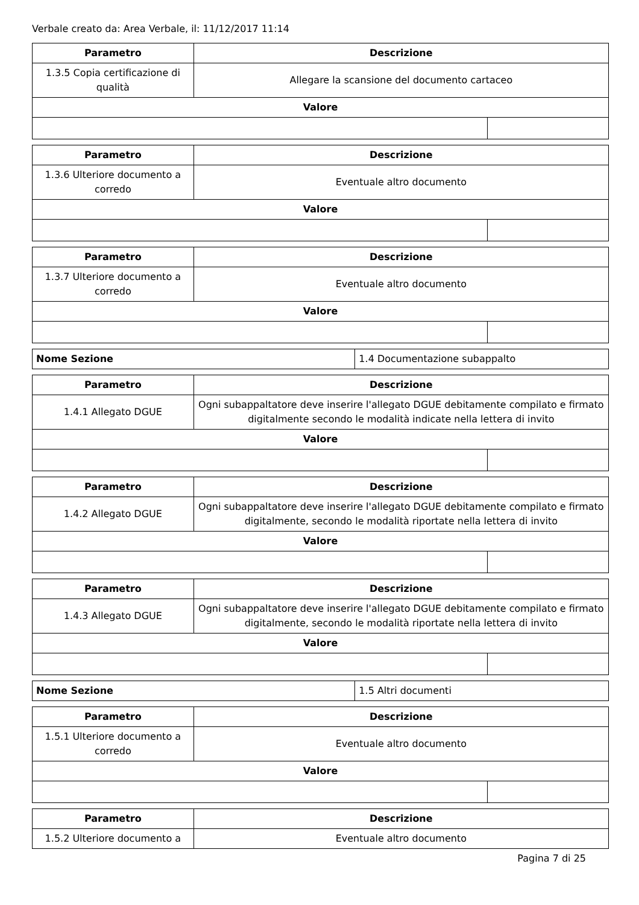Verbale creato da: Area Verbale, il: 11/12/2017 11:14
| Parametro | Descrizione | |
| --- | --- | --- |
| 1.3.5 Copia certificazione di qualità | Allegare la scansione del documento cartaceo | |
| Valore | | |
| Parametro | Descrizione | |
| --- | --- | --- |
| 1.3.6 Ulteriore documento a corredo | Eventuale altro documento | |
| Valore | | |
| Parametro | Descrizione | |
| --- | --- | --- |
| 1.3.7 Ulteriore documento a corredo | Eventuale altro documento | |
| Valore | | |
| Nome Sezione | 1.4 Documentazione subappalto |
| Parametro | Descrizione | |
| --- | --- | --- |
| 1.4.1 Allegato DGUE | Ogni subappaltatore deve inserire l'allegato DGUE debitamente compilato e firmato digitalmente secondo le modalità indicate nella lettera di invito | |
| Valore | | |
| Parametro | Descrizione | |
| --- | --- | --- |
| 1.4.2 Allegato DGUE | Ogni subappaltatore deve inserire l'allegato DGUE debitamente compilato e firmato digitalmente, secondo le modalità riportate nella lettera di invito | |
| Valore | | |
| Parametro | Descrizione | |
| --- | --- | --- |
| 1.4.3 Allegato DGUE | Ogni subappaltatore deve inserire l'allegato DGUE debitamente compilato e firmato digitalmente, secondo le modalità riportate nella lettera di invito | |
| Valore | | |
| Nome Sezione | 1.5 Altri documenti |
| Parametro | Descrizione | |
| --- | --- | --- |
| 1.5.1 Ulteriore documento a corredo | Eventuale altro documento | |
| Valore | | |
| Parametro | Descrizione |
| --- | --- |
| 1.5.2 Ulteriore documento a | Eventuale altro documento |
Pagina 7 di 25